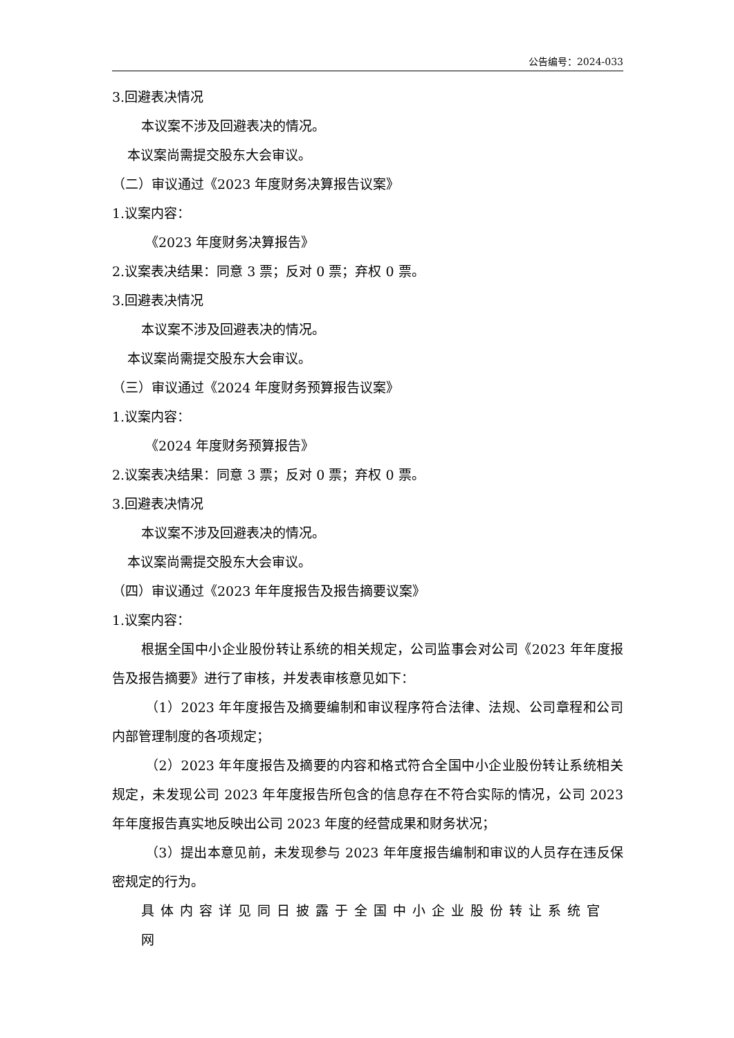公告编号：2024-033
3.回避表决情况
本议案不涉及回避表决的情况。
本议案尚需提交股东大会审议。
（二）审议通过《2023 年度财务决算报告议案》
1.议案内容：
《2023 年度财务决算报告》
2.议案表决结果：同意 3 票；反对 0 票；弃权 0 票。
3.回避表决情况
本议案不涉及回避表决的情况。
本议案尚需提交股东大会审议。
（三）审议通过《2024 年度财务预算报告议案》
1.议案内容：
《2024 年度财务预算报告》
2.议案表决结果：同意 3 票；反对 0 票；弃权 0 票。
3.回避表决情况
本议案不涉及回避表决的情况。
本议案尚需提交股东大会审议。
（四）审议通过《2023 年年度报告及报告摘要议案》
1.议案内容：
根据全国中小企业股份转让系统的相关规定，公司监事会对公司《2023 年年度报告及报告摘要》进行了审核，并发表审核意见如下：
（1）2023 年年度报告及摘要编制和审议程序符合法律、法规、公司章程和公司内部管理制度的各项规定；
（2）2023 年年度报告及摘要的内容和格式符合全国中小企业股份转让系统相关规定，未发现公司 2023 年年度报告所包含的信息存在不符合实际的情况，公司 2023 年年度报告真实地反映出公司 2023 年度的经营成果和财务状况；
（3）提出本意见前，未发现参与 2023 年年度报告编制和审议的人员存在违反保密规定的行为。
具体内容详见同日披露于全国中小企业股份转让系统官网